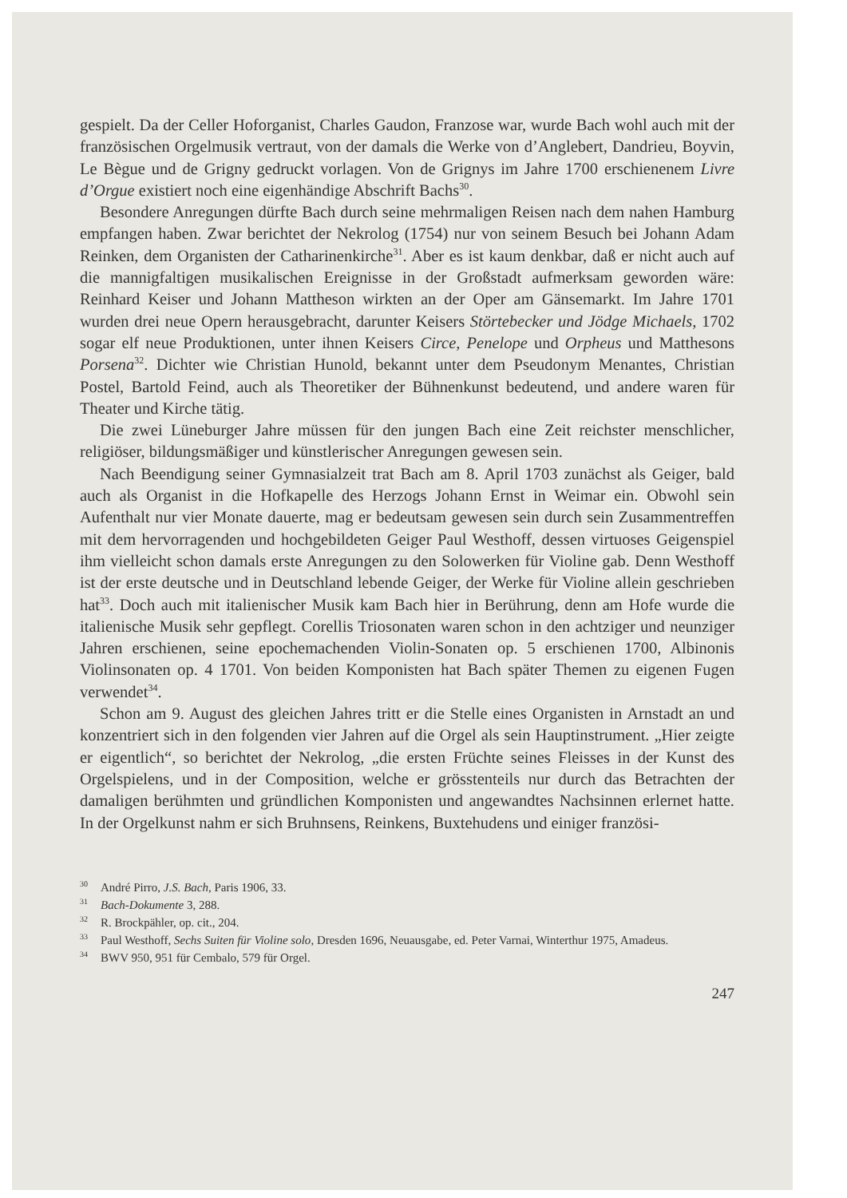gespielt. Da der Celler Hoforganist, Charles Gaudon, Franzose war, wurde Bach wohl auch mit der französischen Orgelmusik vertraut, von der damals die Werke von d’Anglebert, Dandrieu, Boyvin, Le Bègue und de Grigny gedruckt vorlagen. Von de Grignys im Jahre 1700 erschienenem Livre d’Orgue existiert noch eine eigenhändige Abschrift Bachs<sup>30</sup>.
Besondere Anregungen dürfte Bach durch seine mehrmaligen Reisen nach dem nahen Hamburg empfangen haben. Zwar berichtet der Nekrolog (1754) nur von seinem Besuch bei Johann Adam Reinken, dem Organisten der Catharinenkirche<sup>31</sup>. Aber es ist kaum denkbar, daß er nicht auch auf die mannigfaltigen musikalischen Ereignisse in der Großstadt aufmerksam geworden wäre: Reinhard Keiser und Johann Mattheson wirkten an der Oper am Gänsemarkt. Im Jahre 1701 wurden drei neue Opern herausgebracht, darunter Keisers Störtebecker und Jödge Michaels, 1702 sogar elf neue Produktionen, unter ihnen Keisers Circe, Penelope und Orpheus und Matthesons Porsena<sup>32</sup>. Dichter wie Christian Hunold, bekannt unter dem Pseudonym Menantes, Christian Postel, Bartold Feind, auch als Theoretiker der Bühnenkunst bedeutend, und andere waren für Theater und Kirche tätig.
Die zwei Lüneburger Jahre müssen für den jungen Bach eine Zeit reichster menschlicher, religiöser, bildungsmäßiger und künstlerischer Anregungen gewesen sein.
Nach Beendigung seiner Gymnasialzeit trat Bach am 8. April 1703 zunächst als Geiger, bald auch als Organist in die Hofkapelle des Herzogs Johann Ernst in Weimar ein. Obwohl sein Aufenthalt nur vier Monate dauerte, mag er bedeutsam gewesen sein durch sein Zusammentreffen mit dem hervorragenden und hochgebildeten Geiger Paul Westhoff, dessen virtuoses Geigenspiel ihm vielleicht schon damals erste Anregungen zu den Solowerken für Violine gab. Denn Westhoff ist der erste deutsche und in Deutschland lebende Geiger, der Werke für Violine allein geschrieben hat<sup>33</sup>. Doch auch mit italienischer Musik kam Bach hier in Berührung, denn am Hofe wurde die italienische Musik sehr gepflegt. Corellis Triosonaten waren schon in den achtziger und neunziger Jahren erschienen, seine epochemachenden Violin-Sonaten op. 5 erschienen 1700, Albinonis Violinsonaten op. 4 1701. Von beiden Komponisten hat Bach später Themen zu eigenen Fugen verwendet<sup>34</sup>.
Schon am 9. August des gleichen Jahres tritt er die Stelle eines Organisten in Arnstadt an und konzentriert sich in den folgenden vier Jahren auf die Orgel als sein Hauptinstrument. „Hier zeigte er eigentlich“, so berichtet der Nekrolog, „die ersten Früchte seines Fleisses in der Kunst des Orgelspielens, und in der Composition, welche er grösstenteils nur durch das Betrachten der damaligen berühmten und gründlichen Komponisten und angewandtes Nachsinnen erlernet hatte. In der Orgelkunst nahm er sich Bruhnsens, Reinkens, Buxtehudens und einiger französi-
<sup>30</sup> André Pirro, J.S. Bach, Paris 1906, 33.
<sup>31</sup> Bach-Dokumente 3, 288.
<sup>32</sup> R. Brockpähler, op. cit., 204.
<sup>33</sup> Paul Westhoff, Sechs Suiten für Violine solo, Dresden 1696, Neuausgabe, ed. Peter Varnai, Winterthur 1975, Amadeus.
<sup>34</sup>BWV 950, 951 für Cembalo, 579 für Orgel.
247